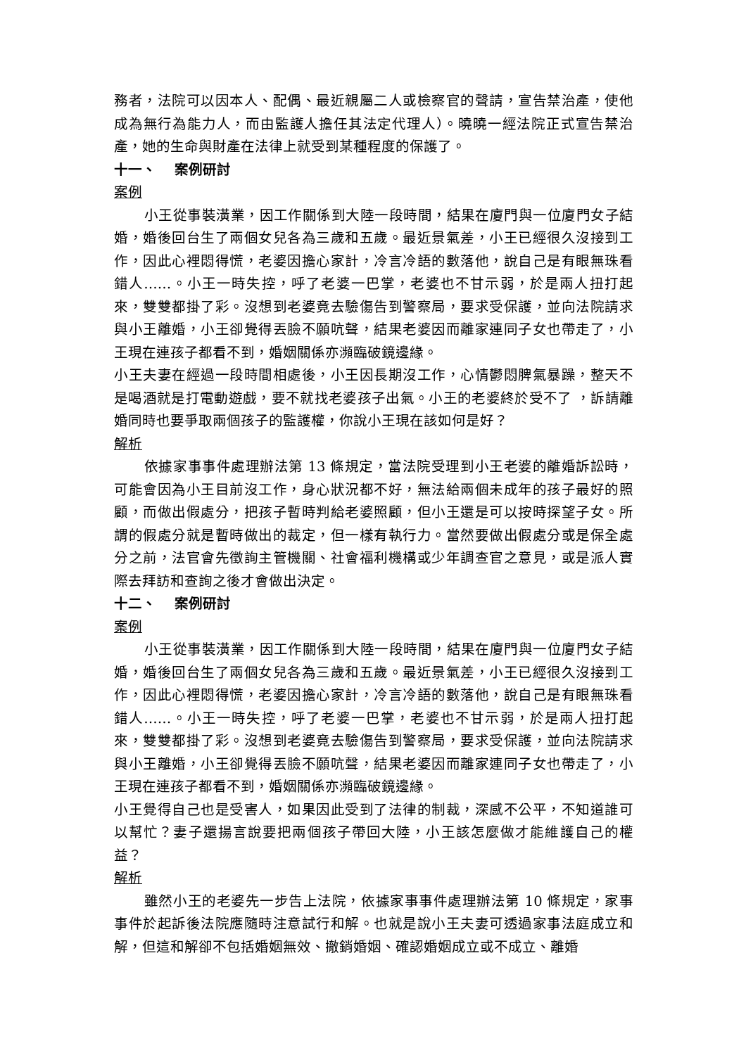務者，法院可以因本人、配偶、最近親屬二人或檢察官的聲請，宣告禁治產，使他成為無行為能力人，而由監護人擔任其法定代理人）。曉曉一經法院正式宣告禁治產，她的生命與財產在法律上就受到某種程度的保護了。
十一、 案例研討
案例
小王從事裝潢業，因工作關係到大陸一段時間，結果在廈門與一位廈門女子結婚，婚後回台生了兩個女兒各為三歲和五歲。最近景氣差，小王已經很久沒接到工作，因此心裡悶得慌，老婆因擔心家計，冷言冷語的數落他，說自己是有眼無珠看錯人……。小王一時失控，呼了老婆一巴掌，老婆也不甘示弱，於是兩人扭打起來，雙雙都掛了彩。沒想到老婆竟去驗傷告到警察局，要求受保護，並向法院請求與小王離婚，小王卻覺得丟臉不願吭聲，結果老婆因而離家連同子女也帶走了，小王現在連孩子都看不到，婚姻關係亦瀕臨破鏡邊緣。
小王夫妻在經過一段時間相處後，小王因長期沒工作，心情鬱悶脾氣暴躁，整天不是喝酒就是打電動遊戲，要不就找老婆孩子出氣。小王的老婆終於受不了 ，訴請離婚同時也要爭取兩個孩子的監護權，你說小王現在該如何是好？
解析
依據家事事件處理辦法第 13 條規定，當法院受理到小王老婆的離婚訴訟時，可能會因為小王目前沒工作，身心狀況都不好，無法給兩個未成年的孩子最好的照顧，而做出假處分，把孩子暫時判給老婆照顧，但小王還是可以按時探望子女。所謂的假處分就是暫時做出的裁定，但一樣有執行力。當然要做出假處分或是保全處分之前，法官會先徵詢主管機關、社會福利機構或少年調查官之意見，或是派人實際去拜訪和查詢之後才會做出決定。
十二、 案例研討
案例
小王從事裝潢業，因工作關係到大陸一段時間，結果在廈門與一位廈門女子結婚，婚後回台生了兩個女兒各為三歲和五歲。最近景氣差，小王已經很久沒接到工作，因此心裡悶得慌，老婆因擔心家計，冷言冷語的數落他，說自己是有眼無珠看錯人……。小王一時失控，呼了老婆一巴掌，老婆也不甘示弱，於是兩人扭打起來，雙雙都掛了彩。沒想到老婆竟去驗傷告到警察局，要求受保護，並向法院請求與小王離婚，小王卻覺得丟臉不願吭聲，結果老婆因而離家連同子女也帶走了，小王現在連孩子都看不到，婚姻關係亦瀕臨破鏡邊緣。
小王覺得自己也是受害人，如果因此受到了法律的制裁，深感不公平，不知道誰可以幫忙？妻子還揚言說要把兩個孩子帶回大陸，小王該怎麼做才能維護自己的權益？
解析
雖然小王的老婆先一步告上法院，依據家事事件處理辦法第 10 條規定，家事事件於起訴後法院應隨時注意試行和解。也就是說小王夫妻可透過家事法庭成立和解，但這和解卻不包括婚姻無效、撤銷婚姻、確認婚姻成立或不成立、離婚